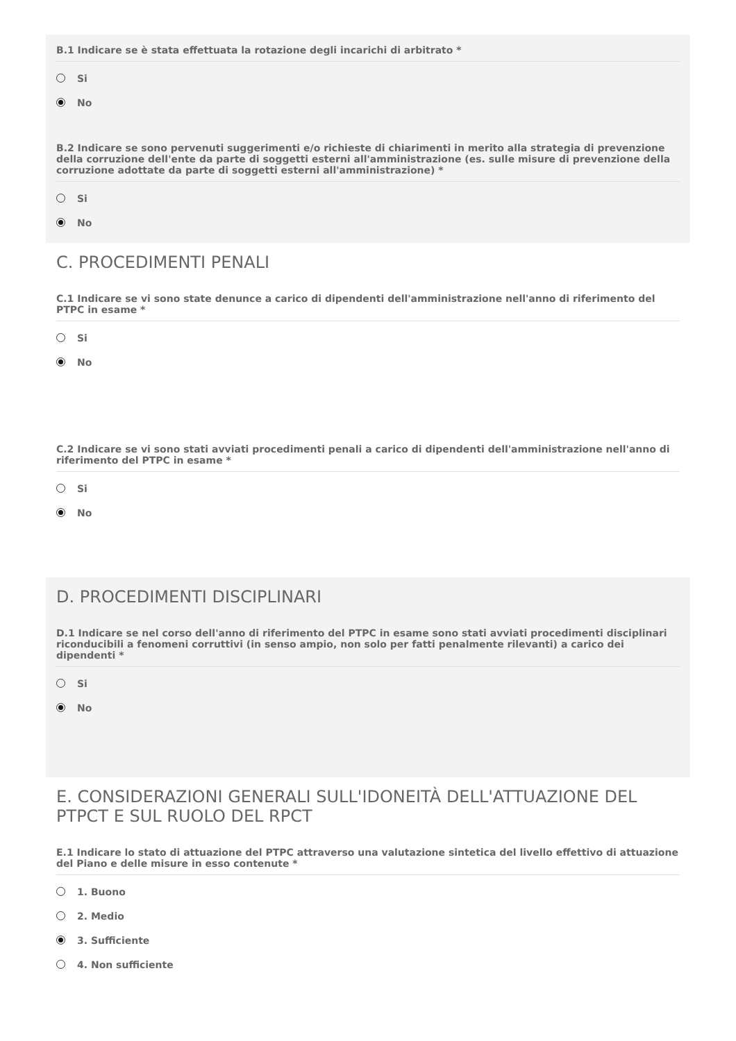B.1 Indicare se è stata effettuata la rotazione degli incarichi di arbitrato *
Si
No
B.2 Indicare se sono pervenuti suggerimenti e/o richieste di chiarimenti in merito alla strategia di prevenzione della corruzione dell'ente da parte di soggetti esterni all'amministrazione (es. sulle misure di prevenzione della corruzione adottate da parte di soggetti esterni all'amministrazione) *
Si
No
C. PROCEDIMENTI PENALI
C.1 Indicare se vi sono state denunce a carico di dipendenti dell'amministrazione nell'anno di riferimento del PTPC in esame *
Si
No
C.2 Indicare se vi sono stati avviati procedimenti penali a carico di dipendenti dell'amministrazione nell'anno di riferimento del PTPC in esame *
Si
No
D. PROCEDIMENTI DISCIPLINARI
D.1 Indicare se nel corso dell'anno di riferimento del PTPC in esame sono stati avviati procedimenti disciplinari riconducibili a fenomeni corruttivi (in senso ampio, non solo per fatti penalmente rilevanti) a carico dei dipendenti *
Si
No
E. CONSIDERAZIONI GENERALI SULL'IDONEITÀ DELL'ATTUAZIONE DEL PTPCT E SUL RUOLO DEL RPCT
E.1 Indicare lo stato di attuazione del PTPC attraverso una valutazione sintetica del livello effettivo di attuazione del Piano e delle misure in esso contenute *
1. Buono
2. Medio
3. Sufficiente
4. Non sufficiente